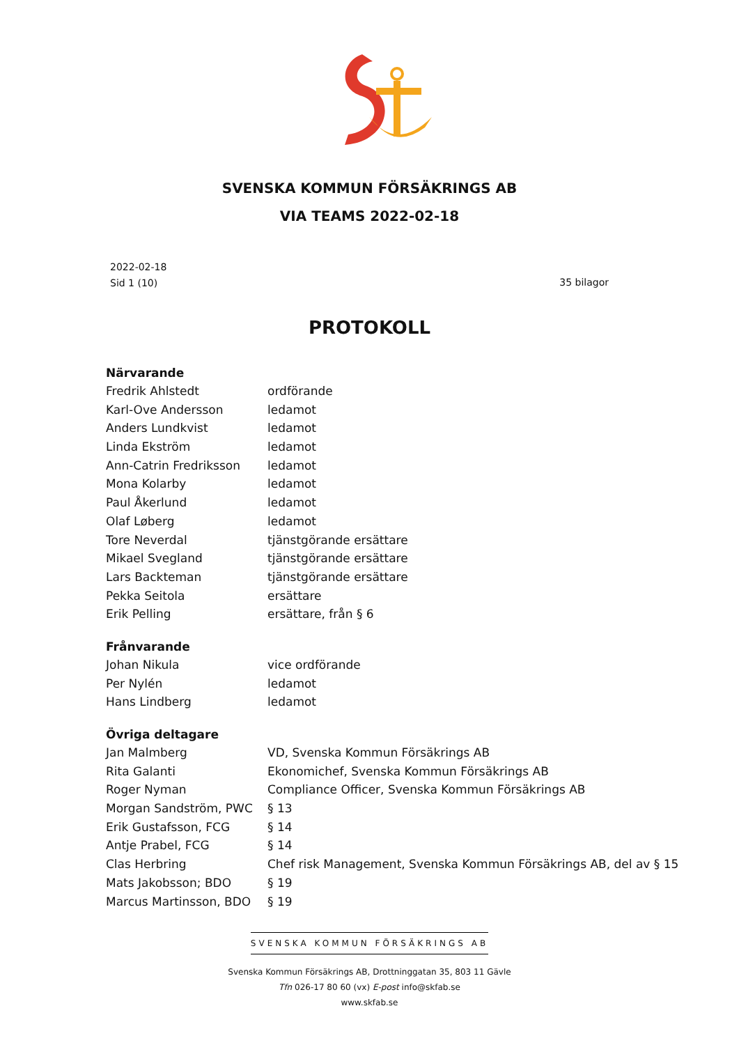SVENSKA KOMMUN FÖRSÄKRINGS AB
VIA TEAMS 2022-02-18
2022-02-18
Sid 1 (10)
35 bilagor
PROTOKOLL
Närvarande
Fredrik Ahlstedt ordförande
Karl-Ove Andersson ledamot
Anders Lundkvist ledamot
Linda Ekström ledamot
Ann-Catrin Fredriksson ledamot
Mona Kolarby ledamot
Paul Åkerlund ledamot
Olaf Løberg ledamot
Tore Neverdal tjänstgörande ersättare
Mikael Svegland tjänstgörande ersättare
Lars Backteman tjänstgörande ersättare
Pekka Seitola ersättare
Erik Pelling ersättare, från § 6
Frånvarande
Johan Nikula vice ordförande
Per Nylén ledamot
Hans Lindberg ledamot
Övriga deltagare
Jan Malmberg VD, Svenska Kommun Försäkrings AB
Rita Galanti Ekonomichef, Svenska Kommun Försäkrings AB
Roger Nyman Compliance Officer, Svenska Kommun Försäkrings AB
Morgan Sandström, PWC § 13
Erik Gustafsson, FCG § 14
Antje Prabel, FCG § 14
Clas Herbring Chef risk Management, Svenska Kommun Försäkrings AB, del av § 15
Mats Jakobsson; BDO § 19
Marcus Martinsson, BDO § 19
SVENSKA KOMMUN FÖRSÄKRINGS AB
Svenska Kommun Försäkrings AB, Drottninggatan 35, 803 11 Gävle
Tfn 026-17 80 60 (vx) E-post info@skfab.se
www.skfab.se